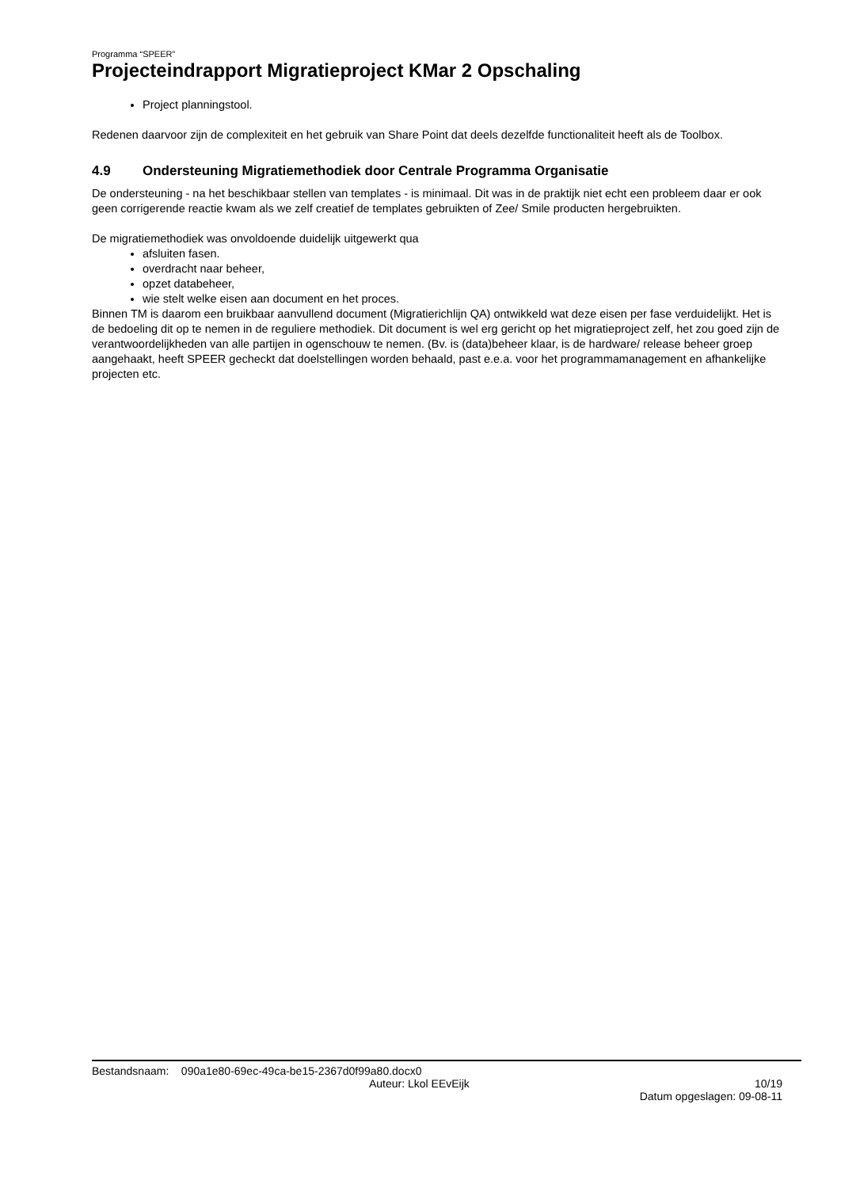Programma “SPEER”
Projecteindrapport Migratieproject KMar 2 Opschaling
Project planningstool.
Redenen daarvoor zijn de complexiteit en het gebruik van Share Point dat deels dezelfde functionaliteit heeft als de Toolbox.
4.9 Ondersteuning Migratiemethodiek door Centrale Programma Organisatie
De ondersteuning - na het beschikbaar stellen van templates - is minimaal. Dit was in de praktijk niet echt een probleem daar er ook geen corrigerende reactie kwam als we zelf creatief de templates gebruikten of Zee/ Smile producten hergebruikten.
De migratiemethodiek was onvoldoende duidelijk uitgewerkt qua
afsluiten fasen.
overdracht naar beheer,
opzet databeheer,
wie stelt welke eisen aan document en het proces.
Binnen TM is daarom een bruikbaar aanvullend document (Migratierichlijn QA) ontwikkeld wat deze eisen per fase verduidelijkt. Het is de bedoeling dit op te nemen in de reguliere methodiek. Dit document is wel erg gericht op het migratieproject zelf, het zou goed zijn de verantwoordelijkheden van alle partijen in ogenschouw te nemen. (Bv. is (data)beheer klaar, is de hardware/ release beheer groep aangehaakt, heeft SPEER gecheckt dat doelstellingen worden behaald, past e.e.a. voor het programmamanagement en afhankelijke projecten etc.
Bestandsnaam: 090a1e80-69ec-49ca-be15-2367d0f99a80.docx0
Auteur: Lkol EEvEijk 10/19
Datum opgeslagen: 09-08-11